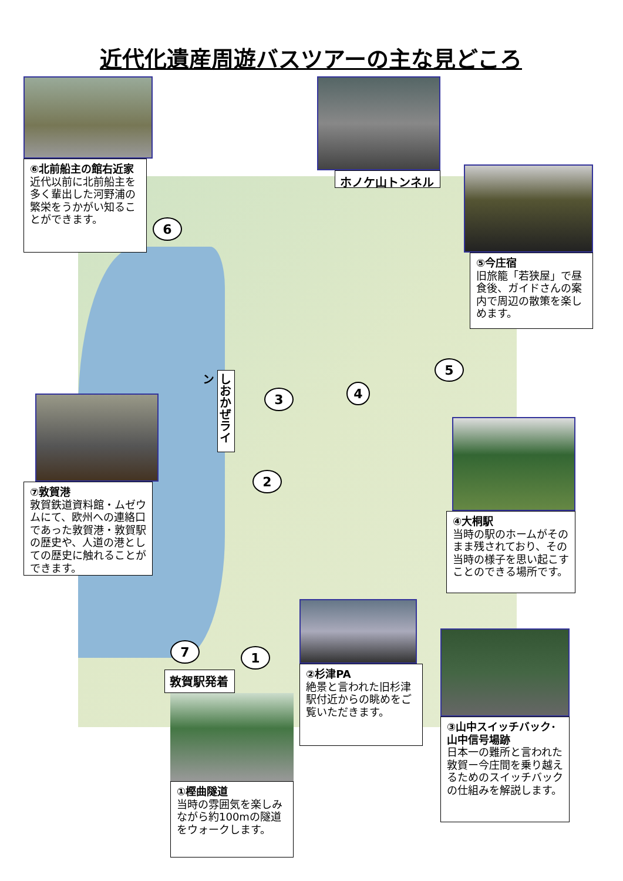近代化遺産周遊バスツアーの主な見どころ
⑥北前船主の館右近家
近代以前に北前船主を多く輩出した河野浦の繁栄をうかがい知ることができます。
ホノケ山トンネル
⑤今庄宿
旧旅籠「若狭屋」で昼食後、ガイドさんの案内で周辺の散策を楽しめます。
6
5
4
3
しおかぜライン
⑦敦賀港
敦賀鉄道資料館・ムゼウムにて、欧州への連絡口であった敦賀港・敦賀駅の歴史や、人道の港としての歴史に触れることができます。
2
④大桐駅
当時の駅のホームがそのまま残されており、その当時の様子を思い起こすことのできる場所です。
7
1
敦賀駅発着
②杉津PA
絶景と言われた旧杉津駅付近からの眺めをご覧いただきます。
③山中スイッチバック･山中信号場跡
日本一の難所と言われた敦賀ー今庄間を乗り越えるためのスイッチバックの仕組みを解説します。
①樫曲隧道
当時の雰囲気を楽しみながら約100mの隧道をウォークします。